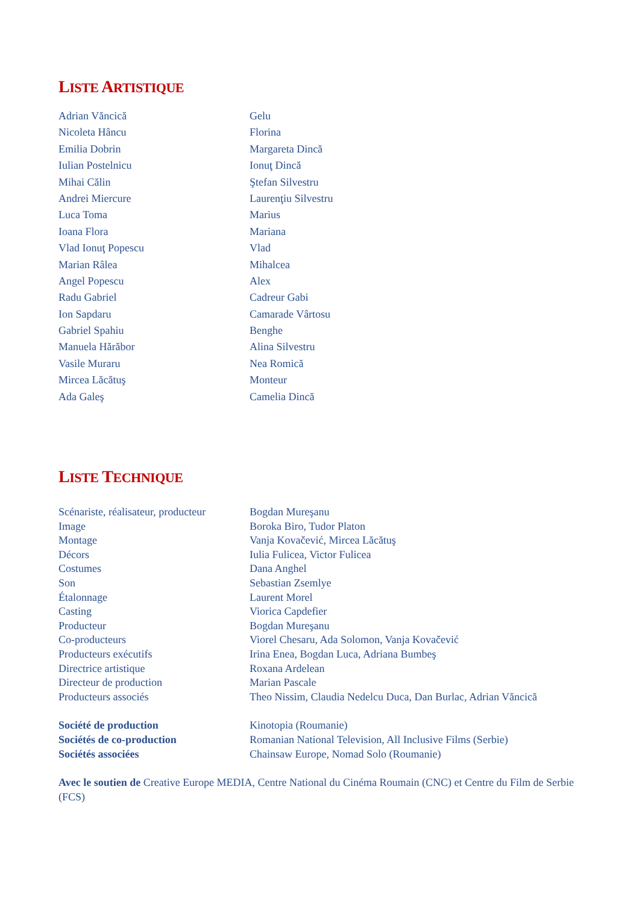LISTE ARTISTIQUE
| Adrian Văncică | Gelu |
| Nicoleta Hâncu | Florina |
| Emilia Dobrin | Margareta Dincă |
| Iulian Postelnicu | Ionuţ Dincă |
| Mihai Călin | Ştefan Silvestru |
| Andrei Miercure | Laurenţiu Silvestru |
| Luca Toma | Marius |
| Ioana Flora | Mariana |
| Vlad Ionuţ Popescu | Vlad |
| Marian Râlea | Mihalcea |
| Angel Popescu | Alex |
| Radu Gabriel | Cadreur Gabi |
| Ion Sapdaru | Camarade Vârtosu |
| Gabriel Spahiu | Benghe |
| Manuela Hărăbor | Alina Silvestru |
| Vasile Muraru | Nea Romică |
| Mircea Lăcătuş | Monteur |
| Ada Galeş | Camelia Dincă |
LISTE TECHNIQUE
| Scénariste, réalisateur, producteur | Bogdan Mureşanu |
| Image | Boroka Biro, Tudor Platon |
| Montage | Vanja Kovačević, Mircea Lăcătuş |
| Décors | Iulia Fulicea, Victor Fulicea |
| Costumes | Dana Anghel |
| Son | Sebastian Zsemlye |
| Étalonnage | Laurent Morel |
| Casting | Viorica Capdefier |
| Producteur | Bogdan Mureşanu |
| Co-producteurs | Viorel Chesaru, Ada Solomon, Vanja Kovačević |
| Producteurs exécutifs | Irina Enea, Bogdan Luca, Adriana Bumbeş |
| Directrice artistique | Roxana Ardelean |
| Directeur de production | Marian Pascale |
| Producteurs associés | Theo Nissim, Claudia Nedelcu Duca, Dan Burlac, Adrian Văncică |
| Société de production | Kinotopia (Roumanie) |
| Sociétés de co-production | Romanian National Television, All Inclusive Films (Serbie) |
| Sociétés associées | Chainsaw Europe, Nomad Solo (Roumanie) |
Avec le soutien de Creative Europe MEDIA, Centre National du Cinéma Roumain (CNC) et Centre du Film de Serbie (FCS)